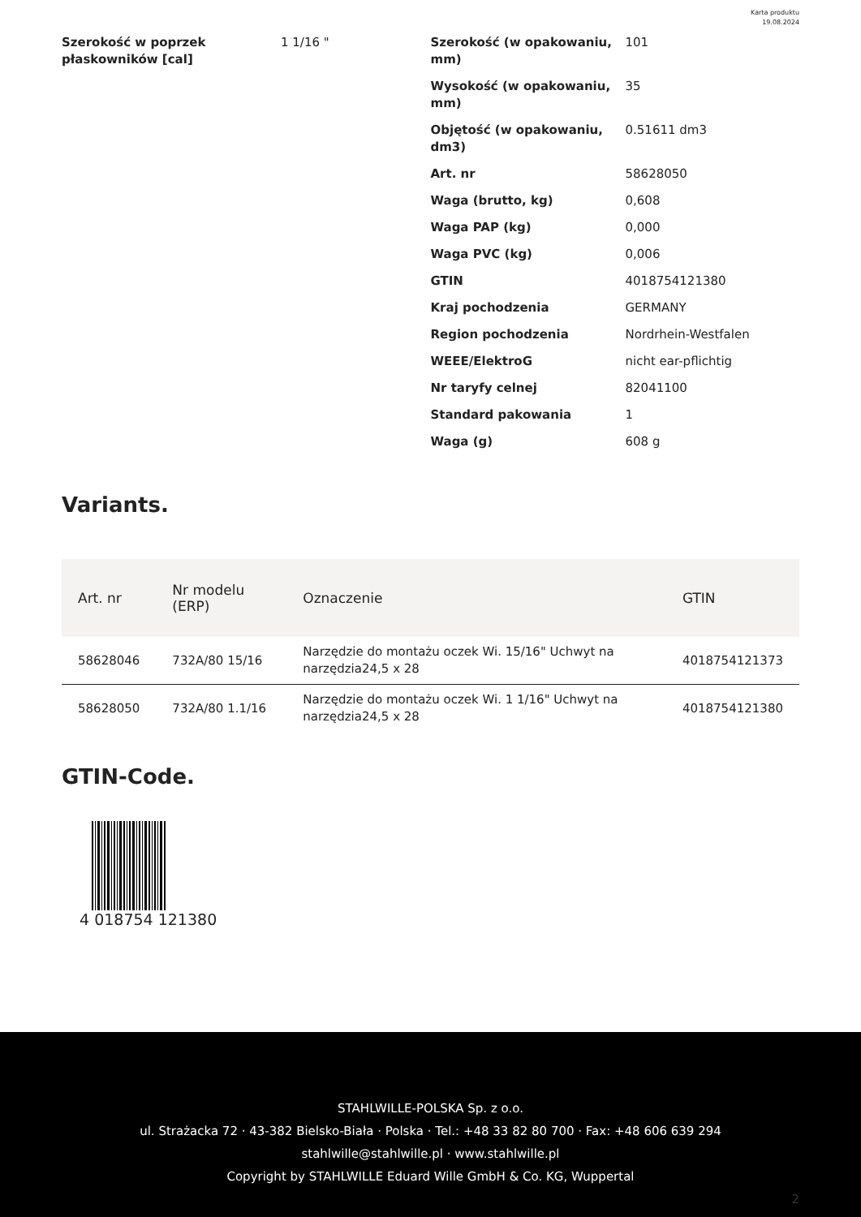Karta produktu
19.08.2024
Szerokość w poprzek płaskowników [cal]
1 1/16 "
Szerokość (w opakowaniu, mm)
101
Wysokość (w opakowaniu, mm)
35
Objętość (w opakowaniu, dm3)
0.51611 dm3
Art. nr 58628050
Waga (brutto, kg) 0,608
Waga PAP (kg) 0,000
Waga PVC (kg) 0,006
GTIN 4018754121380
Kraj pochodzenia GERMANY
Region pochodzenia Nordrhein-Westfalen
WEEE/ElektroG nicht ear-pflichtig
Nr taryfy celnej 82041100
Standard pakowania 1
Waga (g) 608 g
Variants.
| Art. nr | Nr modelu (ERP) | Oznaczenie | GTIN |
| --- | --- | --- | --- |
| 58628046 | 732A/80 15/16 | Narzędzie do montażu oczek Wi. 15/16" Uchwyt na narzędzia24,5 x 28 | 4018754121373 |
| 58628050 | 732A/80 1.1/16 | Narzędzie do montażu oczek Wi. 1 1/16" Uchwyt na narzędzia24,5 x 28 | 4018754121380 |
GTIN-Code.
4 018754 121380
STAHLWILLE-POLSKA Sp. z o.o.
ul. Strażacka 72 · 43-382 Bielsko-Biała · Polska · Tel.: +48 33 82 80 700 · Fax: +48 606 639 294
stahlwille@stahlwille.pl · www.stahlwille.pl
Copyright by STAHLWILLE Eduard Wille GmbH & Co. KG, Wuppertal
2